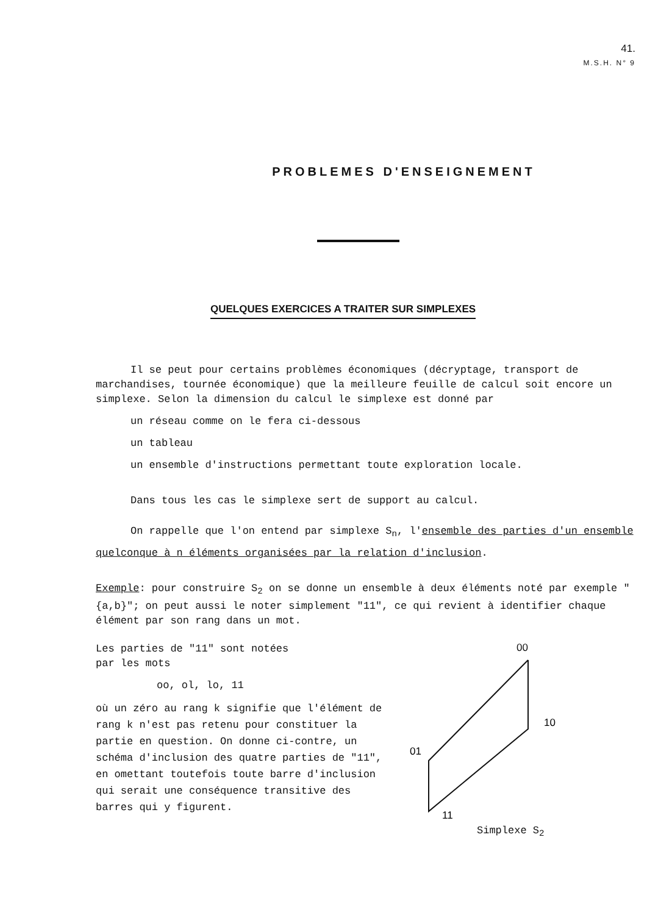41.
M.S.H. N° 9
PROBLEMES D'ENSEIGNEMENT
QUELQUES EXERCICES A TRAITER SUR SIMPLEXES
Il se peut pour certains problèmes économiques (décryptage, transport de marchandises, tournée économique) que la meilleure feuille de calcul soit encore un simplexe. Selon la dimension du calcul le simplexe est donné par
un réseau comme on le fera ci-dessous
un tableau
un ensemble d'instructions permettant toute exploration locale.
Dans tous les cas le simplexe sert de support au calcul.
On rappelle que l'on entend par simplexe S<sub>n</sub>, l'ensemble des parties d'un ensemble quelconque à n éléments organisées par la relation d'inclusion.
Exemple: pour construire S<sub>2</sub> on se donne un ensemble à deux éléments noté par exemple " {a,b}"; on peut aussi le noter simplement "11", ce qui revient à identifier chaque élément par son rang dans un mot.
Les parties de "11" sont notées
par les mots
oo, ol, lo, 11
où un zéro au rang k signifie que l'élément de rang k n'est pas retenu pour constituer la partie en question. On donne ci-contre, un schéma d'inclusion des quatre parties de "11", en omettant toutefois toute barre d'inclusion qui serait une conséquence transitive des barres qui y figurent.
00
10
01
11
Simplexe S<sub>2</sub>